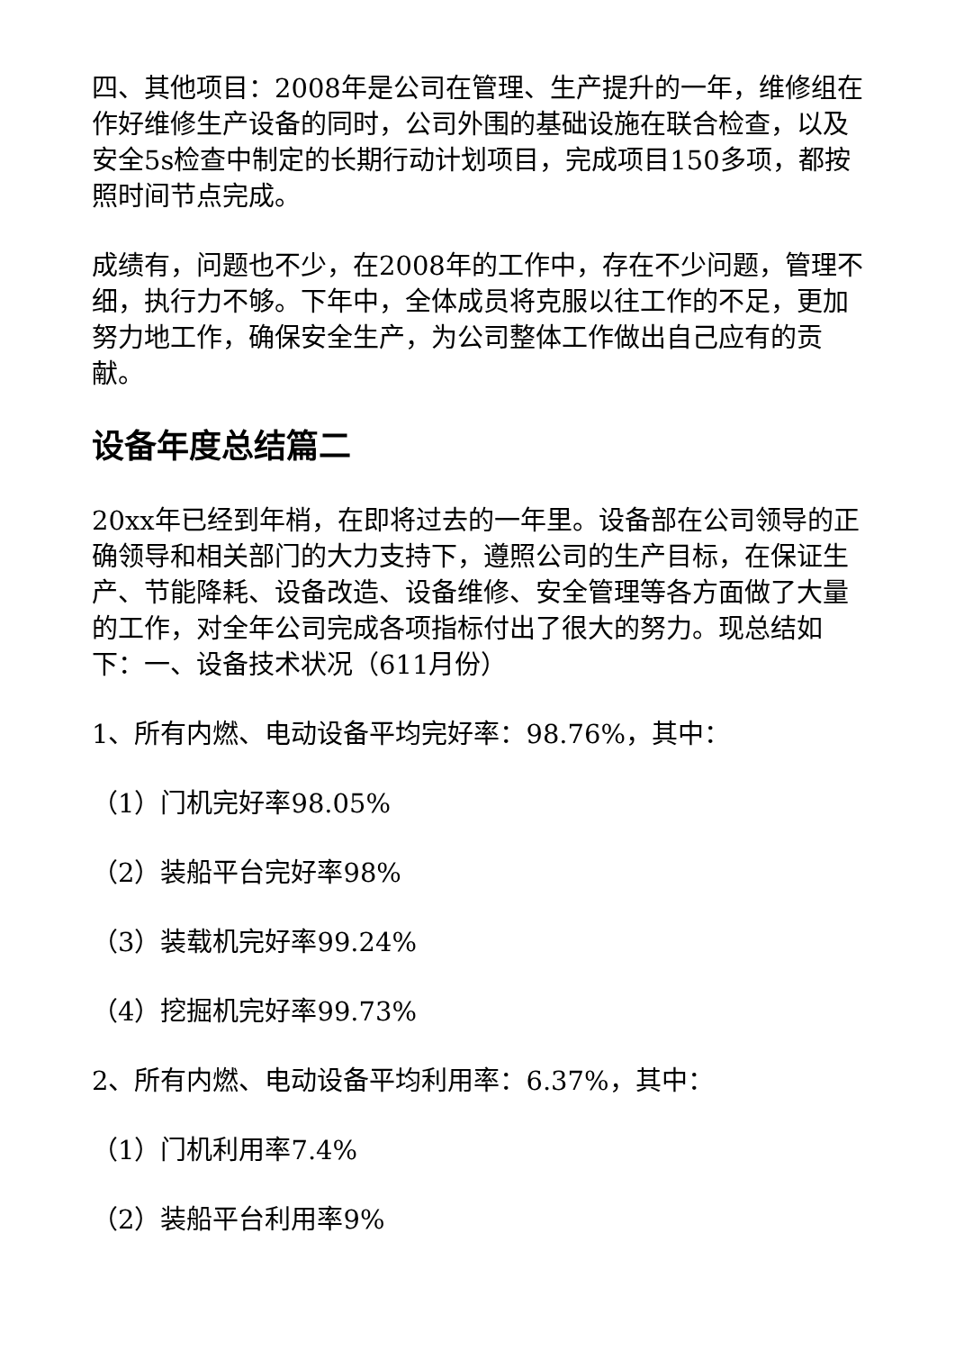四、其他项目：2008年是公司在管理、生产提升的一年，维修组在作好维修生产设备的同时，公司外围的基础设施在联合检查，以及安全5s检查中制定的长期行动计划项目，完成项目150多项，都按照时间节点完成。
成绩有，问题也不少，在2008年的工作中，存在不少问题，管理不细，执行力不够。下年中，全体成员将克服以往工作的不足，更加努力地工作，确保安全生产，为公司整体工作做出自己应有的贡献。
设备年度总结篇二
20xx年已经到年梢，在即将过去的一年里。设备部在公司领导的正确领导和相关部门的大力支持下，遵照公司的生产目标，在保证生产、节能降耗、设备改造、设备维修、安全管理等各方面做了大量的工作，对全年公司完成各项指标付出了很大的努力。现总结如下：一、设备技术状况（611月份）
1、所有内燃、电动设备平均完好率：98.76%，其中：
（1）门机完好率98.05%
（2）装船平台完好率98%
（3）装载机完好率99.24%
（4）挖掘机完好率99.73%
2、所有内燃、电动设备平均利用率：6.37%，其中：
（1）门机利用率7.4%
（2）装船平台利用率9%